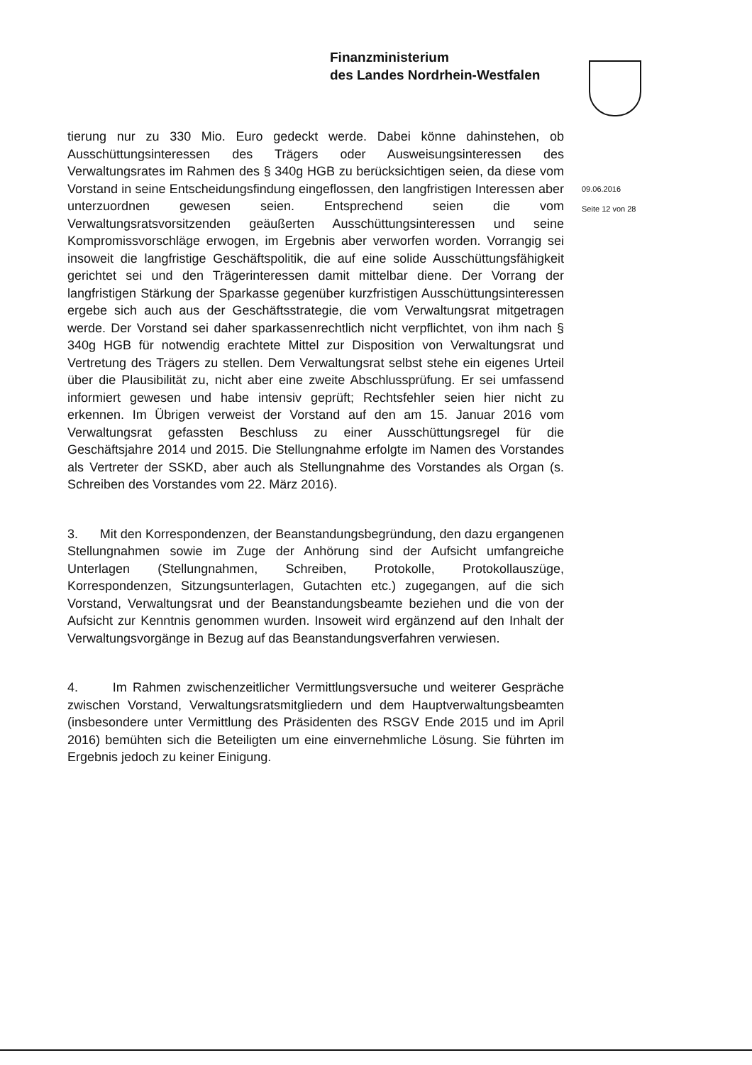Finanzministerium
des Landes Nordrhein-Westfalen
09.06.2016
Seite 12 von 28
tierung nur zu 330 Mio. Euro gedeckt werde. Dabei könne dahinstehen, ob Ausschüttungsinteressen des Trägers oder Ausweisungsinteressen des Verwaltungsrates im Rahmen des § 340g HGB zu berücksichtigen seien, da diese vom Vorstand in seine Entscheidungsfindung eingeflossen, den langfristigen Interessen aber unterzuordnen gewesen seien. Entsprechend seien die vom Verwaltungsratsvorsitzenden geäußerten Ausschüttungsinteressen und seine Kompromissvorschläge erwogen, im Ergebnis aber verworfen worden. Vorrangig sei insoweit die langfristige Geschäftspolitik, die auf eine solide Ausschüttungsfähigkeit gerichtet sei und den Trägerinteressen damit mittelbar diene. Der Vorrang der langfristigen Stärkung der Sparkasse gegenüber kurzfristigen Ausschüttungsinteressen ergebe sich auch aus der Geschäftsstrategie, die vom Verwaltungsrat mitgetragen werde. Der Vorstand sei daher sparkassenrechtlich nicht verpflichtet, von ihm nach § 340g HGB für notwendig erachtete Mittel zur Disposition von Verwaltungsrat und Vertretung des Trägers zu stellen. Dem Verwaltungsrat selbst stehe ein eigenes Urteil über die Plausibilität zu, nicht aber eine zweite Abschlussprüfung. Er sei umfassend informiert gewesen und habe intensiv geprüft; Rechtsfehler seien hier nicht zu erkennen. Im Übrigen verweist der Vorstand auf den am 15. Januar 2016 vom Verwaltungsrat gefassten Beschluss zu einer Ausschüttungsregel für die Geschäftsjahre 2014 und 2015. Die Stellungnahme erfolgte im Namen des Vorstandes als Vertreter der SSKD, aber auch als Stellungnahme des Vorstandes als Organ (s. Schreiben des Vorstandes vom 22. März 2016).
3. Mit den Korrespondenzen, der Beanstandungsbegründung, den dazu ergangenen Stellungnahmen sowie im Zuge der Anhörung sind der Aufsicht umfangreiche Unterlagen (Stellungnahmen, Schreiben, Protokolle, Protokollauszüge, Korrespondenzen, Sitzungsunterlagen, Gutachten etc.) zugegangen, auf die sich Vorstand, Verwaltungsrat und der Beanstandungsbeamte beziehen und die von der Aufsicht zur Kenntnis genommen wurden. Insoweit wird ergänzend auf den Inhalt der Verwaltungsvorgänge in Bezug auf das Beanstandungsverfahren verwiesen.
4. Im Rahmen zwischenzeitlicher Vermittlungsversuche und weiterer Gespräche zwischen Vorstand, Verwaltungsratsmitgliedern und dem Hauptverwaltungsbeamten (insbesondere unter Vermittlung des Präsidenten des RSGV Ende 2015 und im April 2016) bemühten sich die Beteiligten um eine einvernehmliche Lösung. Sie führten im Ergebnis jedoch zu keiner Einigung.